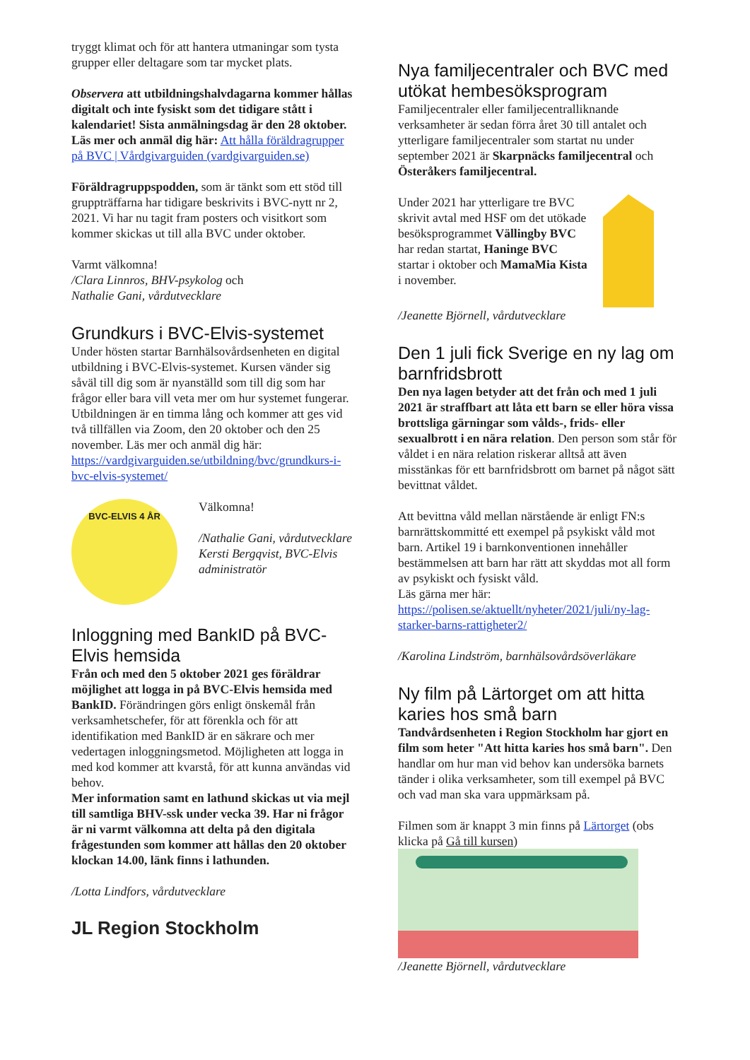tryggt klimat och för att hantera utmaningar som tysta grupper eller deltagare som tar mycket plats.
Observera att utbildningshalvdagarna kommer hållas digitalt och inte fysiskt som det tidigare stått i kalendariet! Sista anmälningsdag är den 28 oktober. Läs mer och anmäl dig här: Att hålla föräldragrupper på BVC | Vårdgivarguiden (vardgivarguiden.se)
Föräldragruppspodden, som är tänkt som ett stöd till gruppträffarna har tidigare beskrivits i BVC-nytt nr 2, 2021. Vi har nu tagit fram posters och visitkort som kommer skickas ut till alla BVC under oktober.
Varmt välkomna!
/Clara Linnros, BHV-psykolog och
Nathalie Gani, vårdutvecklare
Grundkurs i BVC-Elvis-systemet
Under hösten startar Barnhälsovårdsenheten en digital utbildning i BVC-Elvis-systemet. Kursen vänder sig såväl till dig som är nyanställd som till dig som har frågor eller bara vill veta mer om hur systemet fungerar. Utbildningen är en timma lång och kommer att ges vid två tillfällen via Zoom, den 20 oktober och den 25 november. Läs mer och anmäl dig här: https://vardgivarguiden.se/utbildning/bvc/grundkurs-i-bvc-elvis-systemet/
BVC-ELVIS 4 ÅR
Välkomna!
/Nathalie Gani, vårdutvecklare Kersti Bergqvist, BVC-Elvis administratör
Inloggning med BankID på BVC-Elvis hemsida
Från och med den 5 oktober 2021 ges föräldrar möjlighet att logga in på BVC-Elvis hemsida med BankID. Förändringen görs enligt önskemål från verksamhetschefer, för att förenkla och för att identifikation med BankID är en säkrare och mer vedertagen inloggningsmetod. Möjligheten att logga in med kod kommer att kvarstå, för att kunna användas vid behov.
Mer information samt en lathund skickas ut via mejl till samtliga BHV-ssk under vecka 39. Har ni frågor är ni varmt välkomna att delta på den digitala frågestunden som kommer att hållas den 20 oktober klockan 14.00, länk finns i lathunden.
/Lotta Lindfors, vårdutvecklare
JL Region Stockholm
Nya familjecentraler och BVC med utökat hembesöksprogram
Familjecentraler eller familjecentralliknande verksamheter är sedan förra året 30 till antalet och ytterligare familjecentraler som startat nu under september 2021 är Skarpnäcks familjecentral och Österåkers familjecentral.
Under 2021 har ytterligare tre BVC skrivit avtal med HSF om det utökade besöksprogrammet Vällingby BVC har redan startat, Haninge BVC startar i oktober och MamaMia Kista i november.
/Jeanette Björnell, vårdutvecklare
Den 1 juli fick Sverige en ny lag om barnfridsbrott
Den nya lagen betyder att det från och med 1 juli 2021 är straffbart att låta ett barn se eller höra vissa brottsliga gärningar som vålds-, frids- eller sexualbrott i en nära relation. Den person som står för våldet i en nära relation riskerar alltså att även misstänkas för ett barnfridsbrott om barnet på något sätt bevittnat våldet.
Att bevittna våld mellan närstående är enligt FN:s barnrättskommitté ett exempel på psykiskt våld mot barn. Artikel 19 i barnkonventionen innehåller bestämmelsen att barn har rätt att skyddas mot all form av psykiskt och fysiskt våld.
Läs gärna mer här:
https://polisen.se/aktuellt/nyheter/2021/juli/ny-lag-starker-barns-rattigheter2/
/Karolina Lindström, barnhälsovårdsöverläkare
Ny film på Lärtorget om att hitta karies hos små barn
Tandvårdsenheten i Region Stockholm har gjort en film som heter "Att hitta karies hos små barn". Den handlar om hur man vid behov kan undersöka barnets tänder i olika verksamheter, som till exempel på BVC och vad man ska vara uppmärksam på.
Filmen som är knappt 3 min finns på Lärtorget (obs klicka på Gå till kursen)
/Jeanette Björnell, vårdutvecklare